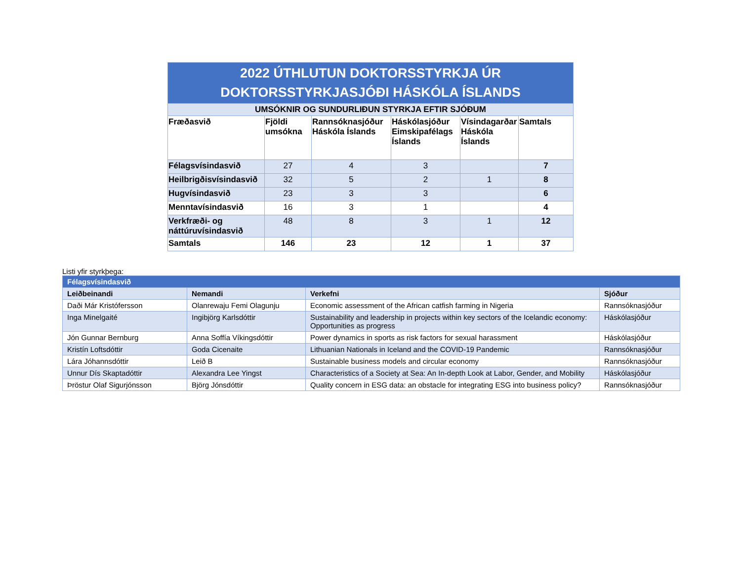| 2022 ÚTHLUTUN DOKTORSSTYRKJA ÚR DOKTORSSTYRKJASJÓÐI HÁSKÓLA ÍSLANDS | | | | | |
| UMSÓKNIR OG SUNDURLIÐUN STYRKJA EFTIR SJÓÐUM | | | | | |
| Fræðasvið | Fjöldi umsókna | Rannsóknasjóður Háskóla Íslands | Háskólasjóður Eimskipafélags Íslands | Vísindagarðar Háskóla Íslands | Samtals |
| Félagsvísindasvið | 27 | 4 | 3 | | 7 |
| Heilbrigðisvísindasvið | 32 | 5 | 2 | 1 | 8 |
| Hugvísindasvið | 23 | 3 | 3 | | 6 |
| Menntavísindasvið | 16 | 3 | 1 | | 4 |
| Verkfræði- og náttúruvísindasvið | 48 | 8 | 3 | 1 | 12 |
| Samtals | 146 | 23 | 12 | 1 | 37 |
Listi yfir styrkþega:
| Félagsvísindasvið | | | |
| Leiðbeinandi | Nemandi | Verkefni | Sjóður |
| Daði Már Kristófersson | Olanrewaju Femi Olagunju | Economic assessment of the African catfish farming in Nigeria | Rannsóknasjóður |
| Inga Minelgaité | Ingibjörg Karlsdóttir | Sustainability and leadership in projects within key sectors of the Icelandic economy: Opportunities as progress | Háskólasjóður |
| Jón Gunnar Bernburg | Anna Soffía Víkingsdóttir | Power dynamics in sports as risk factors for sexual harassment | Háskólasjóður |
| Kristín Loftsdóttir | Goda Cicenaite | Lithuanian Nationals in Iceland and the COVID-19 Pandemic | Rannsóknasjóður |
| Lára Jóhannsdóttir | Leið B | Sustainable business models and circular economy | Rannsóknasjóður |
| Unnur Dís Skaptadóttir | Alexandra Lee Yingst | Characteristics of a Society at Sea: An In-depth Look at Labor, Gender, and Mobility | Háskólasjóður |
| Þröstur Olaf Sigurjónsson | Björg Jónsdóttir | Quality concern in ESG data: an obstacle for integrating ESG into business policy? | Rannsóknasjóður |